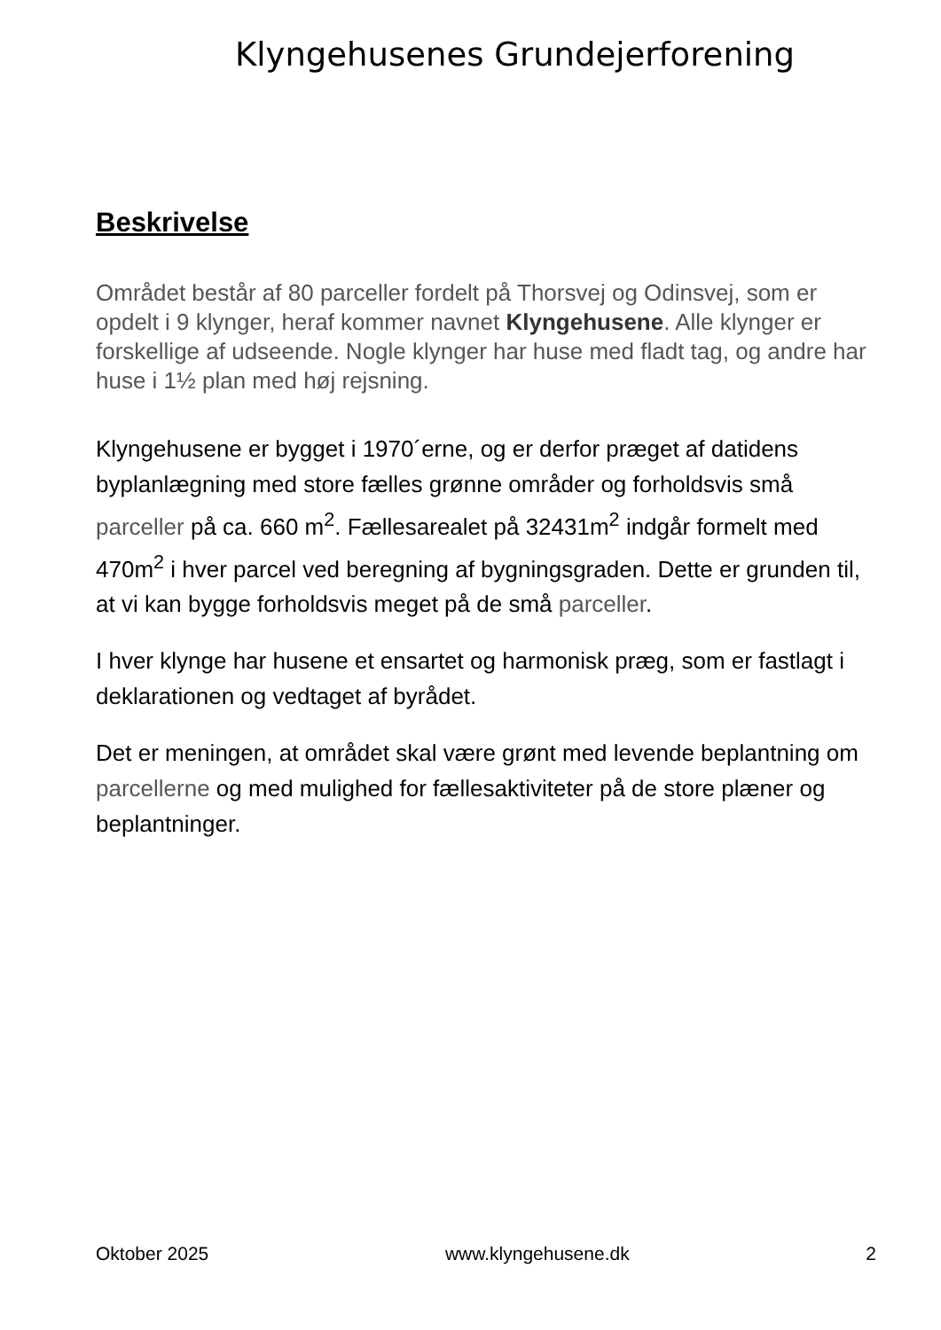Klyngehusenes Grundejerforening
Beskrivelse
Området består af 80 parceller fordelt på Thorsvej og Odinsvej, som er opdelt i 9 klynger, heraf kommer navnet Klyngehusene. Alle klynger er forskellige af udseende. Nogle klynger har huse med fladt tag, og andre har huse i 1½ plan med høj rejsning.
Klyngehusene er bygget i 1970´erne, og er derfor præget af datidens byplanlægning med store fælles grønne områder og forholdsvis små parceller på ca. 660 m<sup>2</sup>. Fællesarealet på 32431m<sup>2</sup> indgår formelt med 470m<sup>2</sup> i hver parcel ved beregning af bygningsgraden. Dette er grunden til, at vi kan bygge forholdsvis meget på de små parceller.
I hver klynge har husene et ensartet og harmonisk præg, som er fastlagt i deklarationen og vedtaget af byrådet.
Det er meningen, at området skal være grønt med levende beplantning om parcellerne og med mulighed for fællesaktiviteter på de store plæner og beplantninger.
Oktober 2025 www.klyngehusene.dk 2